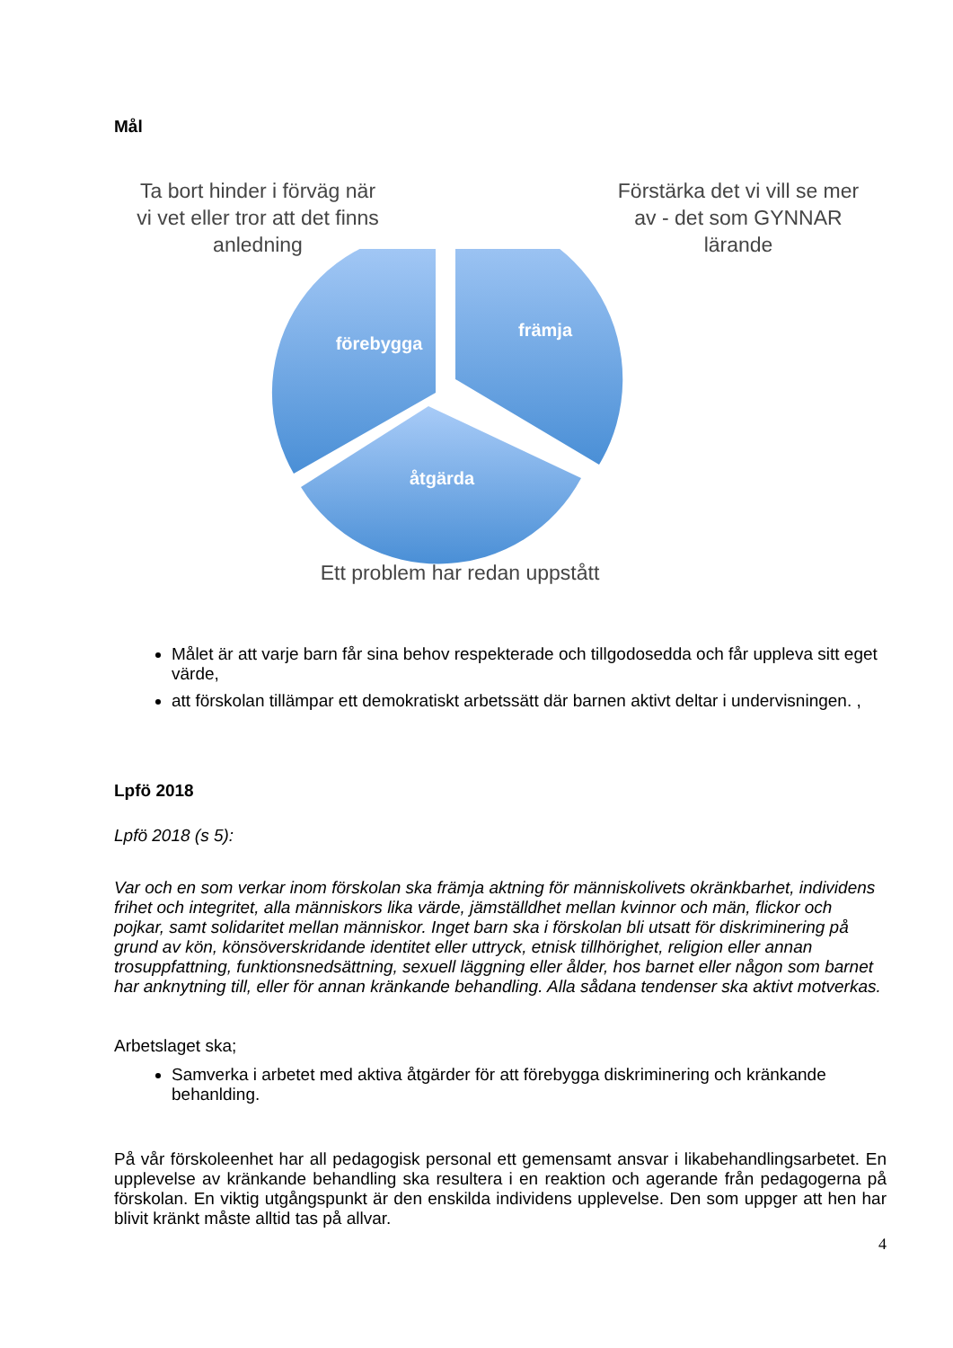Mål
Ta bort hinder i förväg när vi vet eller tror att det finns anledning
Förstärka det vi vill se mer av - det som GYNNAR lärande
förebygga
främja
åtgärda
Ett problem har redan uppstått
Målet är att varje barn får sina behov respekterade och tillgodosedda och får uppleva sitt eget värde,
att förskolan tillämpar ett demokratiskt arbetssätt där barnen aktivt deltar i undervisningen. ,
Lpfö 2018
Lpfö 2018 (s 5):
Var och en som verkar inom förskolan ska främja aktning för människolivets okränkbarhet, individens frihet och integritet, alla människors lika värde, jämställdhet mellan kvinnor och män, flickor och pojkar, samt solidaritet mellan människor. Inget barn ska i förskolan bli utsatt för diskriminering på grund av kön, könsöverskridande identitet eller uttryck, etnisk tillhörighet, religion eller annan trosuppfattning, funktionsnedsättning, sexuell läggning eller ålder, hos barnet eller någon som barnet har anknytning till, eller för annan kränkande behandling. Alla sådana tendenser ska aktivt motverkas.
Arbetslaget ska;
Samverka i arbetet med aktiva åtgärder för att förebygga diskriminering och kränkande behanlding.
På vår förskoleenhet har all pedagogisk personal ett gemensamt ansvar i likabehandlingsarbetet. En upplevelse av kränkande behandling ska resultera i en reaktion och agerande från pedagogerna på förskolan. En viktig utgångspunkt är den enskilda individens upplevelse. Den som uppger att hen har blivit kränkt måste alltid tas på allvar.
4